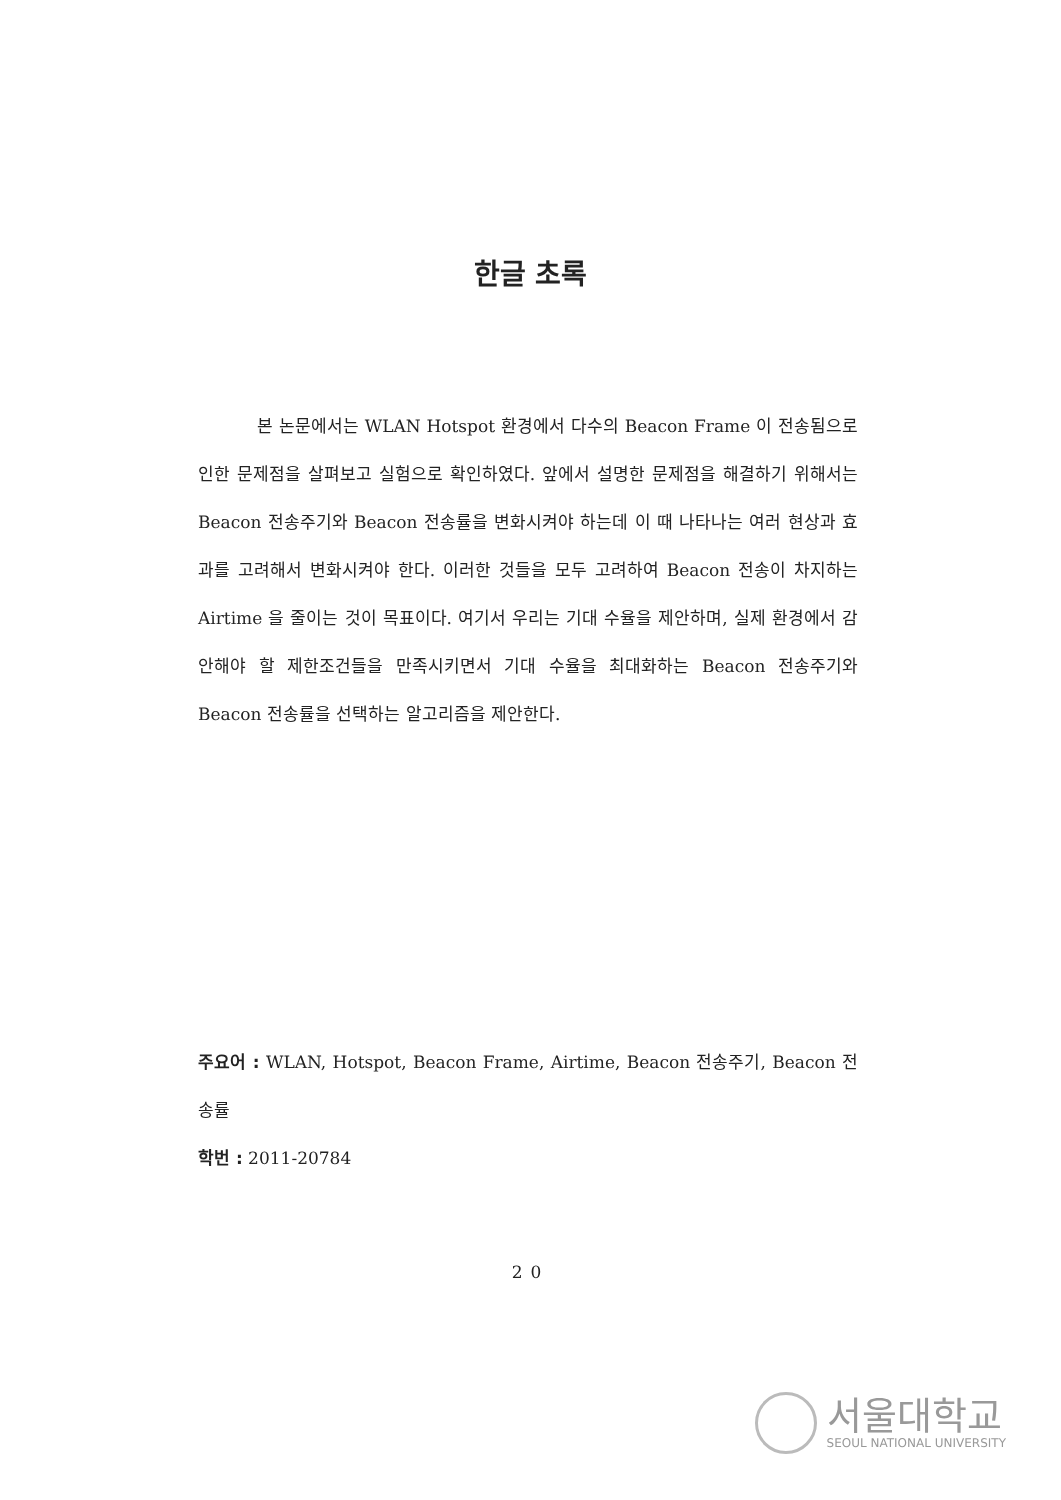한글 초록
본 논문에서는 WLAN Hotspot 환경에서 다수의 Beacon Frame 이 전송됨으로 인한 문제점을 살펴보고 실험으로 확인하였다. 앞에서 설명한 문제점을 해결하기 위해서는 Beacon 전송주기와 Beacon 전송률을 변화시켜야 하는데 이 때 나타나는 여러 현상과 효과를 고려해서 변화시켜야 한다. 이러한 것들을 모두 고려하여 Beacon 전송이 차지하는 Airtime 을 줄이는 것이 목표이다. 여기서 우리는 기대 수율을 제안하며, 실제 환경에서 감안해야 할 제한조건들을 만족시키면서 기대 수율을 최대화하는 Beacon 전송주기와 Beacon 전송률을 선택하는 알고리즘을 제안한다.
주요어 : WLAN, Hotspot, Beacon Frame, Airtime, Beacon 전송주기, Beacon 전송률
학번 : 2011-20784
20
서울대학교
SEOUL NATIONAL UNIVERSITY